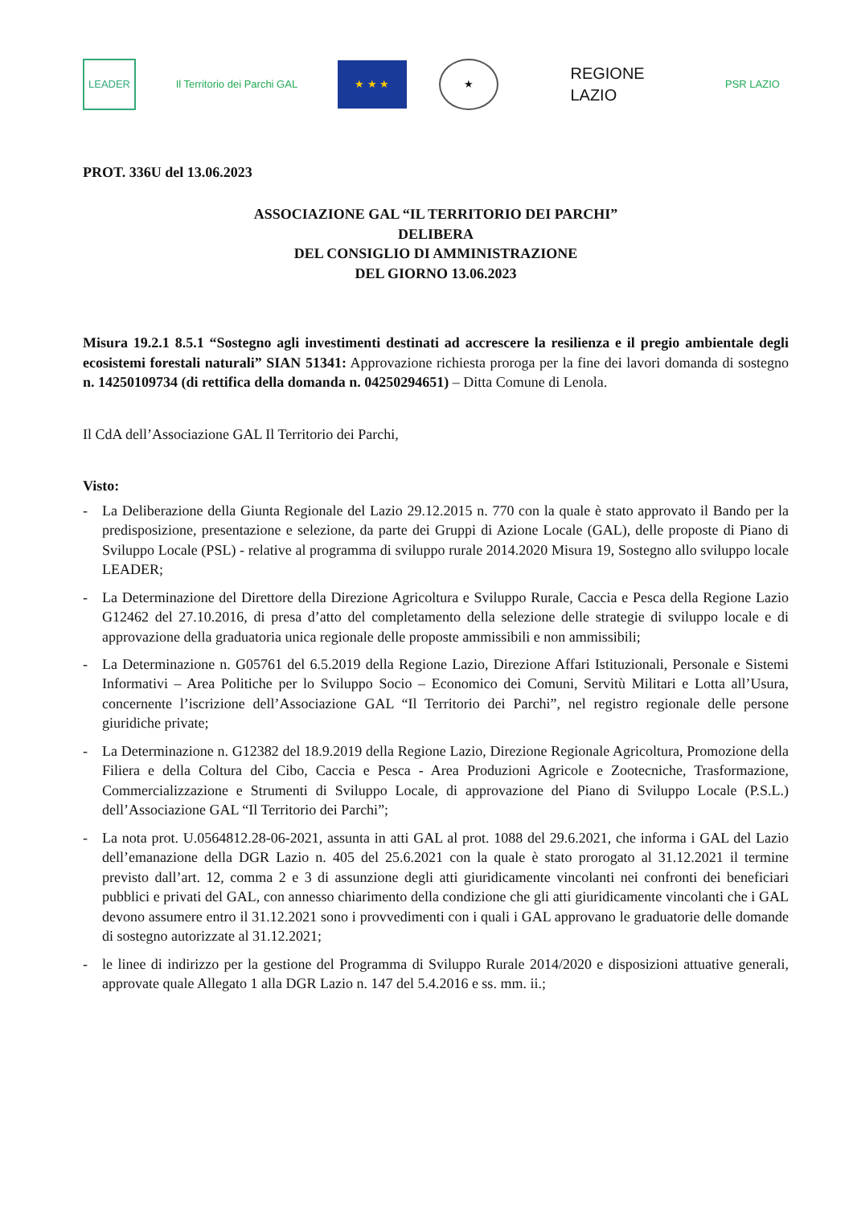LEADER
Il Territorio dei Parchi GAL
★ ★ ★ ★
REGIONE
LAZIO
PSR LAZIO
PROT. 336U del 13.06.2023
ASSOCIAZIONE GAL “IL TERRITORIO DEI PARCHI”
DELIBERA
DEL CONSIGLIO DI AMMINISTRAZIONE
DEL GIORNO 13.06.2023
Misura 19.2.1 8.5.1 “Sostegno agli investimenti destinati ad accrescere la resilienza e il pregio ambientale degli ecosistemi forestali naturali” SIAN 51341: Approvazione richiesta proroga per la fine dei lavori domanda di sostegno n. 14250109734 (di rettifica della domanda n. 04250294651) – Ditta Comune di Lenola.
Il CdA dell’Associazione GAL Il Territorio dei Parchi,
Visto:
- La Deliberazione della Giunta Regionale del Lazio 29.12.2015 n. 770 con la quale è stato approvato il Bando per la predisposizione, presentazione e selezione, da parte dei Gruppi di Azione Locale (GAL), delle proposte di Piano di Sviluppo Locale (PSL) - relative al programma di sviluppo rurale 2014.2020 Misura 19, Sostegno allo sviluppo locale LEADER;
- La Determinazione del Direttore della Direzione Agricoltura e Sviluppo Rurale, Caccia e Pesca della Regione Lazio G12462 del 27.10.2016, di presa d’atto del completamento della selezione delle strategie di sviluppo locale e di approvazione della graduatoria unica regionale delle proposte ammissibili e non ammissibili;
- La Determinazione n. G05761 del 6.5.2019 della Regione Lazio, Direzione Affari Istituzionali, Personale e Sistemi Informativi – Area Politiche per lo Sviluppo Socio – Economico dei Comuni, Servitù Militari e Lotta all’Usura, concernente l’iscrizione dell’Associazione GAL “Il Territorio dei Parchi”, nel registro regionale delle persone giuridiche private;
- La Determinazione n. G12382 del 18.9.2019 della Regione Lazio, Direzione Regionale Agricoltura, Promozione della Filiera e della Coltura del Cibo, Caccia e Pesca - Area Produzioni Agricole e Zootecniche, Trasformazione, Commercializzazione e Strumenti di Sviluppo Locale, di approvazione del Piano di Sviluppo Locale (P.S.L.) dell’Associazione GAL “Il Territorio dei Parchi”;
- La nota prot. U.0564812.28-06-2021, assunta in atti GAL al prot. 1088 del 29.6.2021, che informa i GAL del Lazio dell’emanazione della DGR Lazio n. 405 del 25.6.2021 con la quale è stato prorogato al 31.12.2021 il termine previsto dall’art. 12, comma 2 e 3 di assunzione degli atti giuridicamente vincolanti nei confronti dei beneficiari pubblici e privati del GAL, con annesso chiarimento della condizione che gli atti giuridicamente vincolanti che i GAL devono assumere entro il 31.12.2021 sono i provvedimenti con i quali i GAL approvano le graduatorie delle domande di sostegno autorizzate al 31.12.2021;
- le linee di indirizzo per la gestione del Programma di Sviluppo Rurale 2014/2020 e disposizioni attuative generali, approvate quale Allegato 1 alla DGR Lazio n. 147 del 5.4.2016 e ss. mm. ii.;